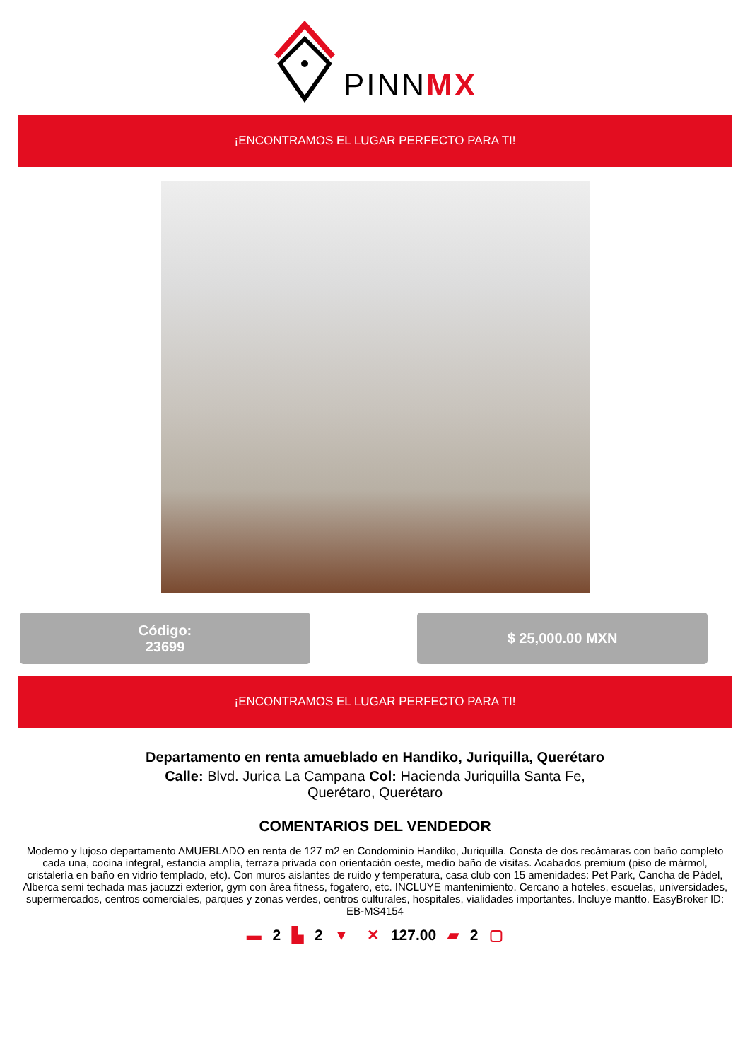PINNMX
¡ENCONTRAMOS EL LUGAR PERFECTO PARA TI!
Código:
23699
$ 25,000.00 MXN
¡ENCONTRAMOS EL LUGAR PERFECTO PARA TI!
Departamento en renta amueblado en Handiko, Juriquilla, Querétaro
Calle: Blvd. Jurica La Campana Col: Hacienda Juriquilla Santa Fe, Querétaro, Querétaro
COMENTARIOS DEL VENDEDOR
Moderno y lujoso departamento AMUEBLADO en renta de 127 m2 en Condominio Handiko, Juriquilla. Consta de dos recámaras con baño completo cada una, cocina integral, estancia amplia, terraza privada con orientación oeste, medio baño de visitas. Acabados premium (piso de mármol, cristalería en baño en vidrio templado, etc). Con muros aislantes de ruido y temperatura, casa club con 15 amenidades: Pet Park, Cancha de Pádel, Alberca semi techada mas jacuzzi exterior, gym con área fitness, fogatero, etc. INCLUYE mantenimiento. Cercano a hoteles, escuelas, universidades, supermercados, centros comerciales, parques y zonas verdes, centros culturales, hospitales, vialidades importantes. Incluye mantto. EasyBroker ID: EB-MS4154
▬ 2 ▙ 2 ▼ ✕ 127.00 ▰ 2 ▢